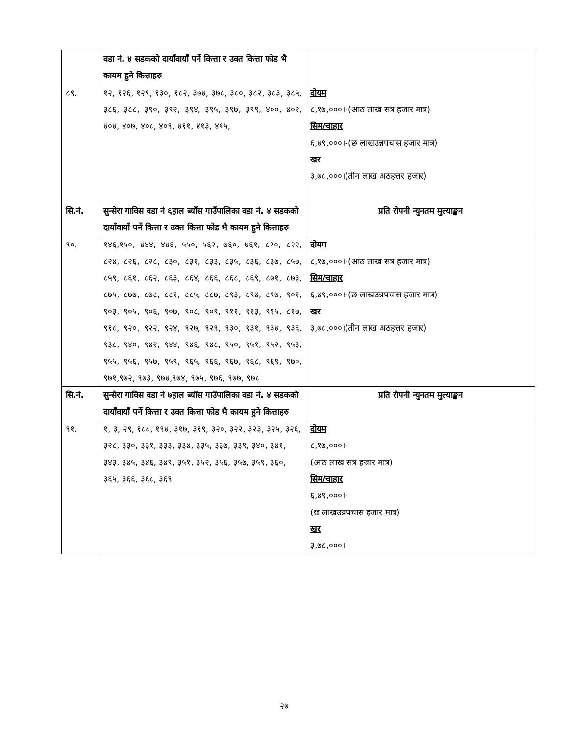| | वडा नं. ४ सडकको दायाँवायाँ पर्ने कित्ता र उक्त कित्ता फोड भै कायम हुने कित्ताहरु | |
| ८९. | १२, १२६, १२९, १३०, १८२, ३७४, ३७८, ३८०, ३८२, ३८३, ३८५, ३८६, ३८८, ३९०, ३९२, ३९४, ३९५, ३९७, ३९९, ४००, ४०२, ४०४, ४०७, ४०८, ४०९, ४११, ४१३, ४१५, | दोयम ८,१७,०००।-(आठ लाख सत्र हजार मात्र) सिम/चाहार ६,४९,०००।-(छ लाखउन्नपचास हजार मात्र) खर ३,७८,०००।(तीन लाख अठहत्तर हजार) |
| सि.नं. | सुन्सेरा गाविस वडा नं ६हाल ब्याँस गाउँपालिका वडा नं. ४ सडकको दायाँवायाँ पर्ने कित्ता र उक्त कित्ता फोड भै कायम हुने कित्ताहरु | प्रति रोपनी न्युनतम मुल्याङ्कन |
| ९०. | १४६,१५०, ४४४, ४४६, ५५०, ५६२, ७६०, ७६१, ८२०, ८२२, ८२४, ८२६, ८२८, ८३०, ८३१, ८३३, ८३५, ८३६, ८३७, ८५७, ८५९, ८६१, ८६२, ८६३, ८६४, ८६६, ८६८, ८६९, ८७१, ८७३, ८७५, ८७७, ८७८, ८८१, ८८५, ८८७, ८९३, ८९४, ८९७, ९०१, ९०३, ९०५, ९०६, ९०७, ९०८, ९०९, ९११, ९१३, ९१५, ८१७, ९१८, ९२०, ९२२, ९२४, ९२७, ९२९, ९३०, ९३१, ९३४, ९३६, ९३८, ९४०, ९४२, ९४४, ९४६, ९४८, ९५०, ९५१, ९५२, ९५३, ९५५, ९५६, ९५७, ९५९, ९६५, ९६६, ९६७, ९६८, ९६९, ९७०, ९७१,९७२, ९७३, ९७४,९७४, ९७५, ९७६, ९७७, ९७८ | दोयम ८,१७,०००।-(आठ लाख सत्र हजार मात्र) सिम/चाहार ६,४९,०००।-(छ लाखउन्नपचास हजार मात्र) खर ३,७८,०००।(तीन लाख अठहत्तर हजार) |
| सि.नं. | सुन्सेरा गाविस वडा नं ७हाल ब्याँस गाउँपालिका वडा नं. ४ सडकको दायाँवायाँ पर्ने कित्ता र उक्त कित्ता फोड भै कायम हुने कित्ताहरु | प्रति रोपनी न्युनतम मुल्याङ्कन |
| ९१. | १, ३, २९, १८८, १९४, ३१७, ३१९, ३२०, ३२२, ३२३, ३२५, ३२६, ३२८, ३३०, ३३१, ३३३, ३३४, ३३५, ३३७, ३३९, ३४०, ३४१, ३४३, ३४५, ३४६, ३४९, ३५१, ३५२, ३५६, ३५७, ३५९, ३६०, ३६५, ३६६, ३६८, ३६९ | दोयम ८,१७,०००।- (आठ लाख सत्र हजार मात्र) सिम/चाहार ६,४९,०००।- (छ लाखउन्नपचास हजार मात्र) खर ३,७८,०००। |
२७